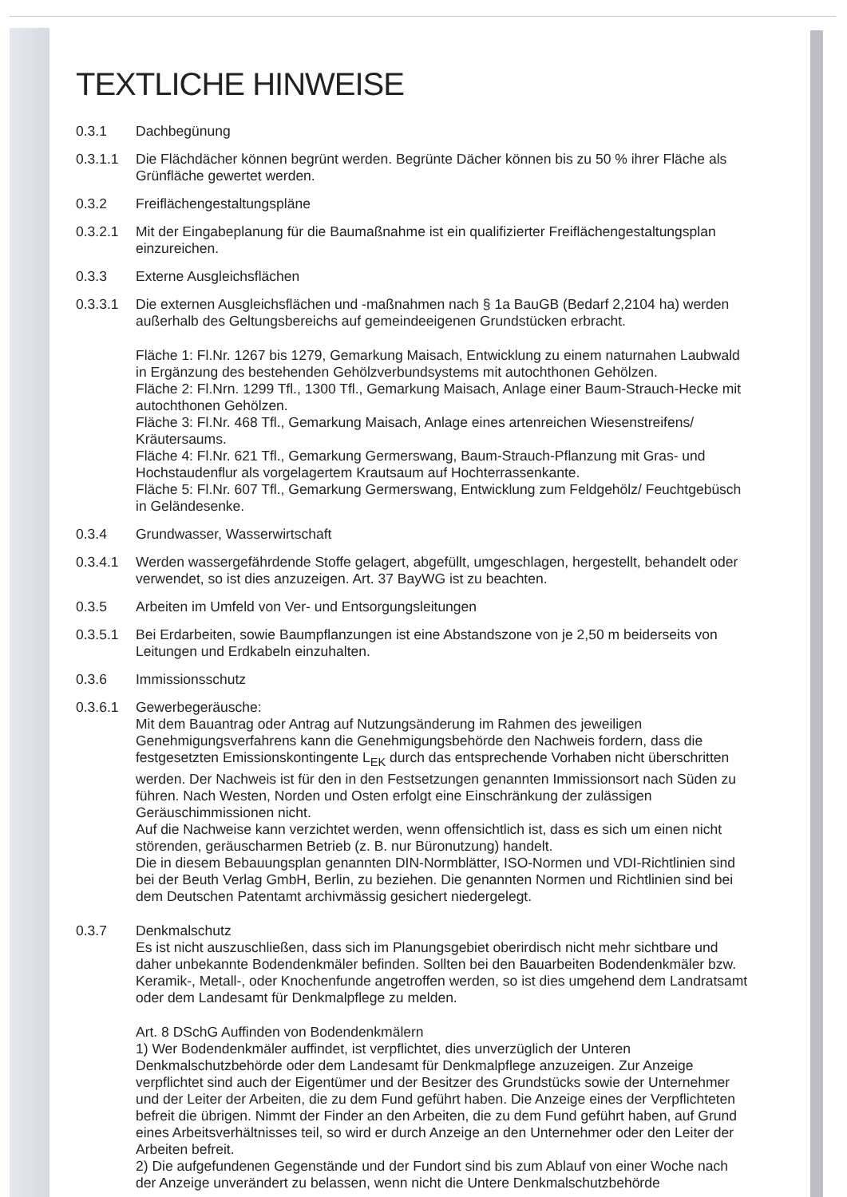TEXTLICHE HINWEISE
0.3.1 Dachbegünung
0.3.1.1 Die Flächdächer können begrünt werden. Begrünte Dächer können bis zu 50 % ihrer Fläche als Grünfläche gewertet werden.
0.3.2 Freiflächengestaltungspläne
0.3.2.1 Mit der Eingabeplanung für die Baumaßnahme ist ein qualifizierter Freiflächengestaltungsplan einzureichen.
0.3.3 Externe Ausgleichsflächen
0.3.3.1 Die externen Ausgleichsflächen und -maßnahmen nach § 1a BauGB (Bedarf 2,2104 ha) werden außerhalb des Geltungsbereichs auf gemeindeeigenen Grundstücken erbracht.
Fläche 1: Fl.Nr. 1267 bis 1279, Gemarkung Maisach, Entwicklung zu einem naturnahen Laubwald in Ergänzung des bestehenden Gehölzverbundsystems mit autochthonen Gehölzen.
Fläche 2: Fl.Nrn. 1299 Tfl., 1300 Tfl., Gemarkung Maisach, Anlage einer Baum-Strauch-Hecke mit autochthonen Gehölzen.
Fläche 3: Fl.Nr. 468 Tfl., Gemarkung Maisach, Anlage eines artenreichen Wiesenstreifens/ Kräutersaums.
Fläche 4: Fl.Nr. 621 Tfl., Gemarkung Germerswang, Baum-Strauch-Pflanzung mit Gras- und Hochstaudenflur als vorgelagertem Krautsaum auf Hochterrassenkante.
Fläche 5: Fl.Nr. 607 Tfl., Gemarkung Germerswang, Entwicklung zum Feldgehölz/ Feuchtgebüsch in Geländesenke.
0.3.4 Grundwasser, Wasserwirtschaft
0.3.4.1 Werden wassergefährdende Stoffe gelagert, abgefüllt, umgeschlagen, hergestellt, behandelt oder verwendet, so ist dies anzuzeigen. Art. 37 BayWG ist zu beachten.
0.3.5 Arbeiten im Umfeld von Ver- und Entsorgungsleitungen
0.3.5.1 Bei Erdarbeiten, sowie Baumpflanzungen ist eine Abstandszone von je 2,50 m beiderseits von Leitungen und Erdkabeln einzuhalten.
0.3.6 Immissionsschutz
0.3.6.1 Gewerbegeräusche:
Mit dem Bauantrag oder Antrag auf Nutzungsänderung im Rahmen des jeweiligen Genehmigungsverfahrens kann die Genehmigungsbehörde den Nachweis fordern, dass die festgesetzten Emissionskontingente L<sub>EK</sub> durch das entsprechende Vorhaben nicht überschritten werden. Der Nachweis ist für den in den Festsetzungen genannten Immissionsort nach Süden zu führen. Nach Westen, Norden und Osten erfolgt eine Einschränkung der zulässigen Geräuschimmissionen nicht.
Auf die Nachweise kann verzichtet werden, wenn offensichtlich ist, dass es sich um einen nicht störenden, geräuscharmen Betrieb (z. B. nur Büronutzung) handelt.
Die in diesem Bebauungsplan genannten DIN-Normblätter, ISO-Normen und VDI-Richtlinien sind bei der Beuth Verlag GmbH, Berlin, zu beziehen. Die genannten Normen und Richtlinien sind bei dem Deutschen Patentamt archivmässig gesichert niedergelegt.
0.3.7 Denkmalschutz
Es ist nicht auszuschließen, dass sich im Planungsgebiet oberirdisch nicht mehr sichtbare und daher unbekannte Bodendenkmäler befinden. Sollten bei den Bauarbeiten Bodendenkmäler bzw. Keramik-, Metall-, oder Knochenfunde angetroffen werden, so ist dies umgehend dem Landratsamt oder dem Landesamt für Denkmalpflege zu melden.
Art. 8 DSchG Auffinden von Bodendenkmälern
1) Wer Bodendenkmäler auffindet, ist verpflichtet, dies unverzüglich der Unteren Denkmalschutzbehörde oder dem Landesamt für Denkmalpflege anzuzeigen. Zur Anzeige verpflichtet sind auch der Eigentümer und der Besitzer des Grundstücks sowie der Unternehmer und der Leiter der Arbeiten, die zu dem Fund geführt haben. Die Anzeige eines der Verpflichteten befreit die übrigen. Nimmt der Finder an den Arbeiten, die zu dem Fund geführt haben, auf Grund eines Arbeitsverhältnisses teil, so wird er durch Anzeige an den Unternehmer oder den Leiter der Arbeiten befreit.
2) Die aufgefundenen Gegenstände und der Fundort sind bis zum Ablauf von einer Woche nach der Anzeige unverändert zu belassen, wenn nicht die Untere Denkmalschutzbehörde